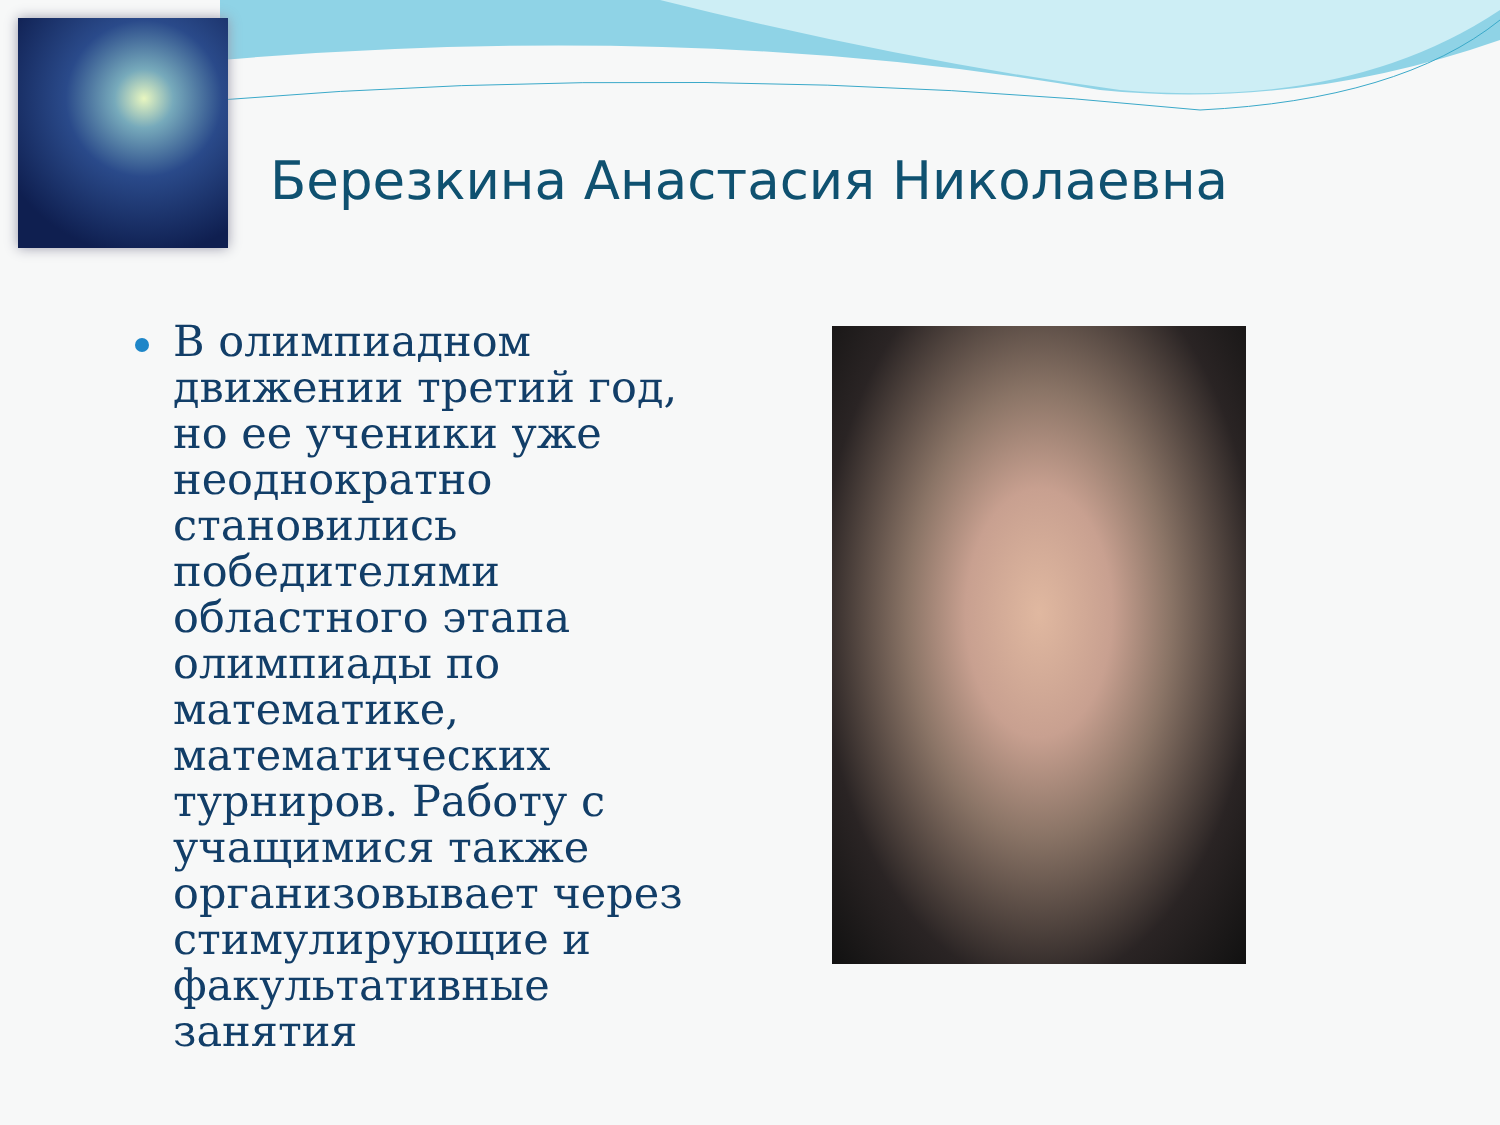Березкина Анастасия Николаевна
В олимпиадном движении третий год, но ее ученики уже неоднократно становились победителями областного этапа олимпиады по математике, математических турниров. Работу с учащимися также организовывает через стимулирующие и факультативные занятия